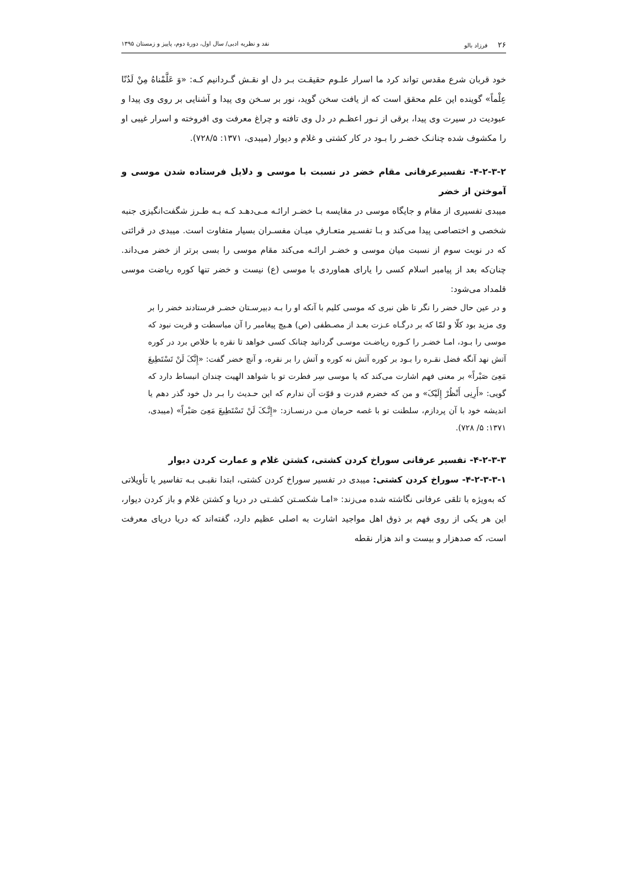۲۶ فرزاد بالو نقد و نظریه ادبی/ سال اول، دورهٔ دوم، پاییز و زمستان ۱۳۹۵
خود قربان شرع مقدس تواند کرد ما اسرار علـوم حقیقـت بـر دل او نقـش گـردانیم کـه: «وَ عَلَّمْناهُ مِنْ لَدُنّا عِلْماً» گوینده این علم محقق است که از یافت سخن گوید، نور بر سـخن وی پیدا و آشنایی بر روی وی پیدا و عبودیت در سیرت وی پیدا، برقی از نـور اعظـم در دل وی تافته و چراغ معرفت وی افروخته و اسرار غیبی او را مکشوف شده چنانـک خضـر را بـود در کار کشتی و غلام و دیوار (میبدی، ۱۳۷۱: ۷۲۸/۵).
۴-۲-۳-۲- تفسیرعرفانی مقام خضر در نسبت با موسی و دلایل فرستاده شدن موسی و آموختن از خضر
میبدی تفسیری از مقام و جایگاه موسی در مقایسه بـا خضـر ارائـه مـی‌دهـد کـه بـه طـرز شگفت‌انگیزی جنبه شخصی و اختصاصی پیدا می‌کند و بـا تفسـیر متعـارفِ میـان مفسـران بسیار متفاوت است. میبدی در قرائتی که در نوبت سوم از نسبت میان موسی و خضـر ارائـه می‌کند مقام موسی را بسی برتر از خضر می‌داند. چنان‌که بعد از پیامبر اسلام کسی را یارای هماوردی با موسی (ع) نیست و خضر تنها کوره ریاضت موسی قلمداد می‌شود:
و در عین حال خضر را نگر تا ظن نبری که موسی کلیم با آنکه او را بـه دبیرسـتان خضـر فرستادند خضر را بر وی مزید بود کلّا و لمّا که بر درگـاه عـزت بعـد از مصـطفی (ص) هـیچ پیغامبر را آن مباسطت و قربت نبود که موسی را بـود، امـا خضـر را کـوره ریاضـت موسـی گردانید چنانک کسی خواهد تا نقره با خلاص برد در کوره آتش نهد آنگه فضل نقـره را بـود بر کوره آتش نه کوره و آتش را بر نقره، و آنچ خضر گفت: «إِنَّکَ لَنْ تَسْتَطِیعَ مَعِیَ صَبْراً» بر معنی فهم اشارت می‌کند که یا موسی سِر فطرت تو با شواهد الهیت چندان انبساط دارد که گویی: «أَرِنِی أَنْظُرْ إِلَیْکَ» و من که خضرم قدرت و قوّت آن ندارم که این حـدیث را بـر دل خود گذر دهم یا اندیشه خود با آن پردازم، سلطنت تو با غصه حرمان مـن درنسـازد: «إِنَّـکَ لَنْ تَسْتَطِیعَ مَعِیَ صَبْراً» (میبدی، ۱۳۷۱: ۵/ ۷۲۸).
۴-۲-۳-۳- تفسیر عرفانی سوراخ کردن کشتی، کشتن غلام و عمارت کردن دیوار
۴-۲-۳-۳-۱- سوراخ کردن کشتی: میبدی در تفسیر سوراخ کردن کشتی، ابتدا نقبـی بـه تفاسیر یا تأویلاتی که به‌ویژه با تلقی عرفانی نگاشته شده می‌زند: «امـا شکسـتن کشـتی در دریا و کشتن غلام و باز کردن دیوار، این هر یکی از روی فهم بر ذوق اهل مواجید اشارت به اصلی عظیم دارد، گفته‌اند که دریا دریای معرفت است، که صدهزار و بیست و اند هزار نقطه